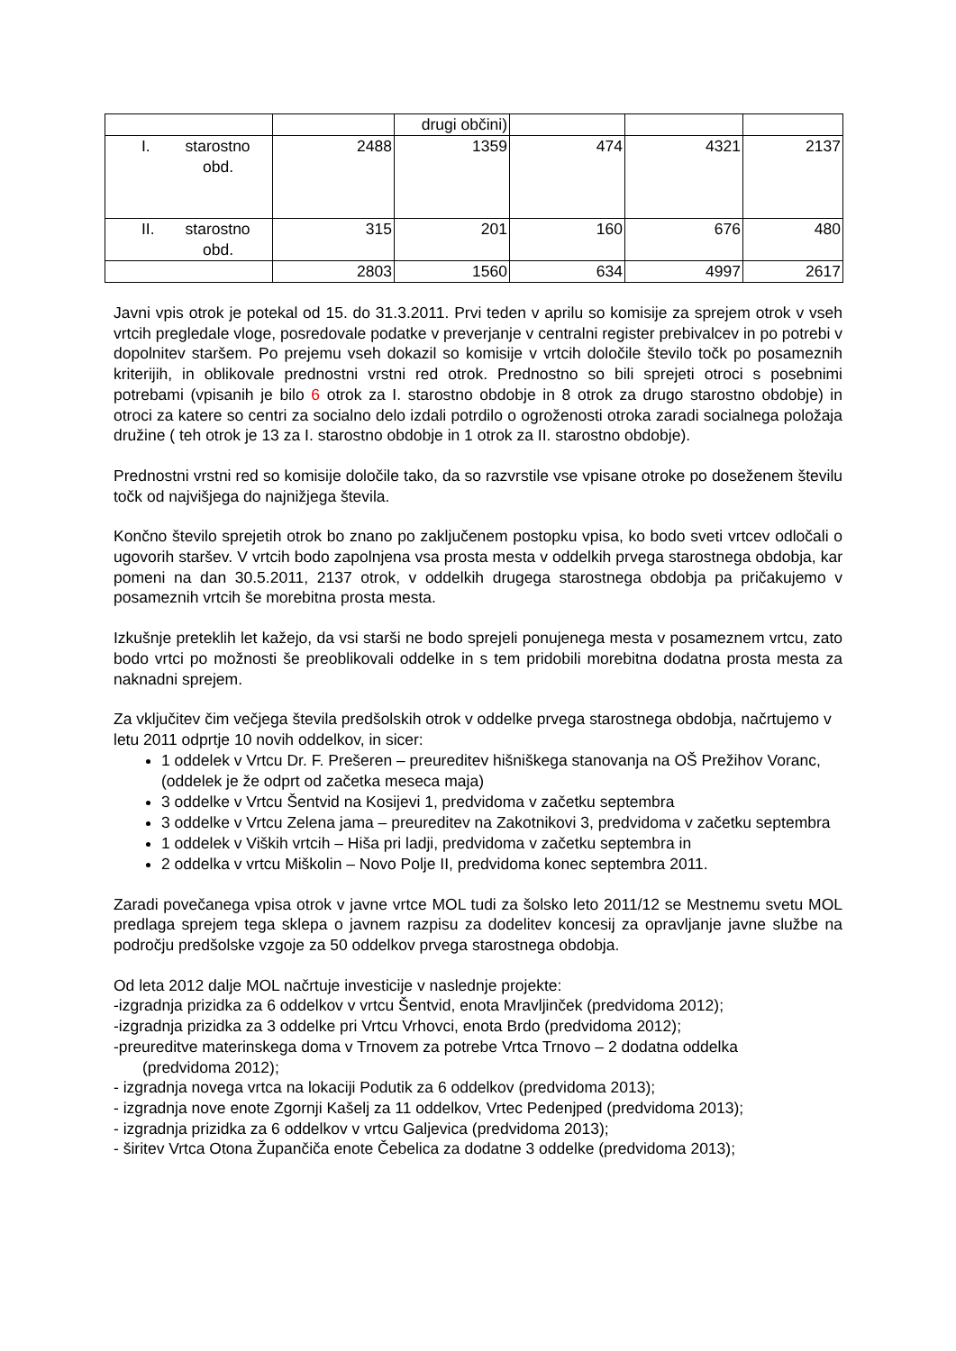| | | drugi občini) | | | |
| I. starostno obd. | 2488 | 1359 | 474 | 4321 | 2137 |
| II. starostno obd. | 315 | 201 | 160 | 676 | 480 |
| | 2803 | 1560 | 634 | 4997 | 2617 |
Javni vpis otrok je potekal od 15. do 31.3.2011. Prvi teden v aprilu so komisije za sprejem otrok v vseh vrtcih pregledale vloge, posredovale podatke v preverjanje v centralni register prebivalcev in po potrebi v dopolnitev staršem. Po prejemu vseh dokazil so komisije v vrtcih določile število točk po posameznih kriterijih, in oblikovale prednostni vrstni red otrok. Prednostno so bili sprejeti otroci s posebnimi potrebami (vpisanih je bilo 6 otrok za I. starostno obdobje in 8 otrok za drugo starostno obdobje) in otroci za katere so centri za socialno delo izdali potrdilo o ogroženosti otroka zaradi socialnega položaja družine ( teh otrok je 13 za I. starostno obdobje in 1 otrok za II. starostno obdobje).
Prednostni vrstni red so komisije določile tako, da so razvrstile vse vpisane otroke po doseženem številu točk od najvišjega do najnižjega števila.
Končno število sprejetih otrok bo znano po zaključenem postopku vpisa, ko bodo sveti vrtcev odločali o ugovorih staršev. V vrtcih bodo zapolnjena vsa prosta mesta v oddelkih prvega starostnega obdobja, kar pomeni na dan 30.5.2011, 2137 otrok, v oddelkih drugega starostnega obdobja pa pričakujemo v posameznih vrtcih še morebitna prosta mesta.
Izkušnje preteklih let kažejo, da vsi starši ne bodo sprejeli ponujenega mesta v posameznem vrtcu, zato bodo vrtci po možnosti še preoblikovali oddelke in s tem pridobili morebitna dodatna prosta mesta za naknadni sprejem.
Za vključitev čim večjega števila predšolskih otrok v oddelke prvega starostnega obdobja, načrtujemo v letu 2011 odprtje 10 novih oddelkov, in sicer:
1 oddelek v Vrtcu Dr. F. Prešeren – preureditev hišniškega stanovanja na OŠ Prežihov Voranc, (oddelek je že odprt od začetka meseca maja)
3 oddelke v Vrtcu Šentvid na Kosijevi 1, predvidoma v začetku septembra
3 oddelke v Vrtcu Zelena jama – preureditev na Zakotnikovi 3, predvidoma v začetku septembra
1 oddelek v Viških vrtcih – Hiša pri ladji, predvidoma v začetku septembra in
2 oddelka v vrtcu Miškolin – Novo Polje II, predvidoma konec septembra 2011.
Zaradi povečanega vpisa otrok v javne vrtce MOL tudi za šolsko leto 2011/12 se Mestnemu svetu MOL predlaga sprejem tega sklepa o javnem razpisu za dodelitev koncesij za opravljanje javne službe na področju predšolske vzgoje za 50 oddelkov prvega starostnega obdobja.
Od leta 2012 dalje MOL načrtuje investicije v naslednje projekte:
-izgradnja prizidka za 6 oddelkov v vrtcu Šentvid, enota Mravljinček (predvidoma 2012);
-izgradnja prizidka za 3 oddelke pri Vrtcu Vrhovci, enota Brdo (predvidoma 2012);
-preureditve materinskega doma v Trnovem za potrebe Vrtca Trnovo – 2 dodatna oddelka
(predvidoma 2012);
- izgradnja novega vrtca na lokaciji Podutik za 6 oddelkov (predvidoma 2013);
- izgradnja nove enote Zgornji Kašelj za 11 oddelkov, Vrtec Pedenjped (predvidoma 2013);
- izgradnja prizidka za 6 oddelkov v vrtcu Galjevica (predvidoma 2013);
- širitev Vrtca Otona Župančiča enote Čebelica za dodatne 3 oddelke (predvidoma 2013);